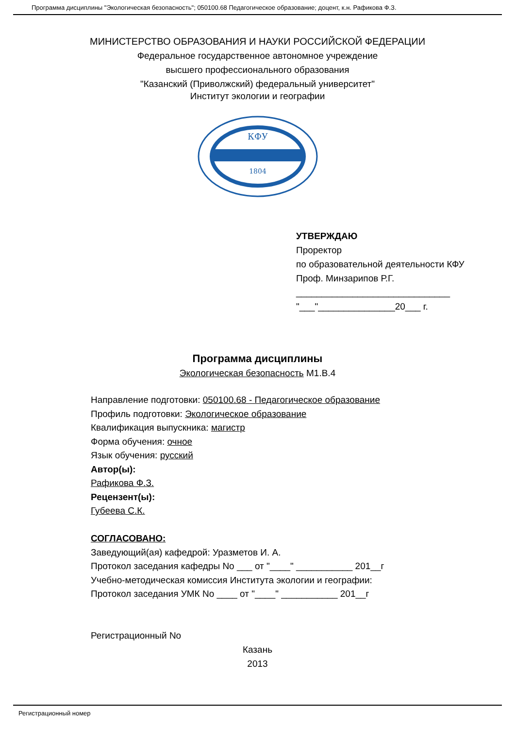Программа дисциплины "Экологическая безопасность"; 050100.68 Педагогическое образование; доцент, к.н. Рафикова Ф.З.
МИНИСТЕРСТВО ОБРАЗОВАНИЯ И НАУКИ РОССИЙСКОЙ ФЕДЕРАЦИИ
Федеральное государственное автономное учреждение
высшего профессионального образования
"Казанский (Приволжский) федеральный университет"
Институт экологии и географии
КФУ
1804
УТВЕРЖДАЮ
Проректор
по образовательной деятельности КФУ
Проф. Минзарипов Р.Г.
______________________________
"___"_______________20___ г.
Программа дисциплины
Экологическая безопасность М1.В.4
Направление подготовки: 050100.68 - Педагогическое образование
Профиль подготовки: Экологическое образование
Квалификация выпускника: магистр
Форма обучения: очное
Язык обучения: русский
Автор(ы):
Рафикова Ф.З.
Рецензент(ы):
Губеева С.К.
СОГЛАСОВАНО:
Заведующий(ая) кафедрой: Уразметов И. А.
Протокол заседания кафедры No ___ от "____" ___________ 201__г
Учебно-методическая комиссия Института экологии и географии:
Протокол заседания УМК No ____ от "____" ___________ 201__г
Регистрационный No
Казань
2013
Регистрационный номер